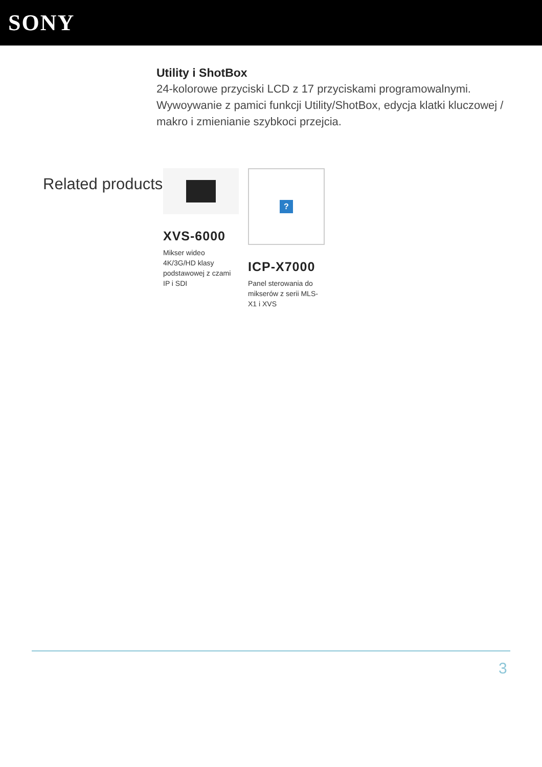SONY
Utility i ShotBox
24-kolorowe przyciski LCD z 17 przyciskami programowalnymi. Wywoywanie z pamici funkcji Utility/ShotBox, edycja klatki kluczowej / makro i zmienianie szybkoci przejcia.
Related products
XVS-6000
Mikser wideo 4K/3G/HD klasy podstawowej z czami IP i SDI
?
ICP-X7000
Panel sterowania do mikserów z serii MLS-X1 i XVS
3